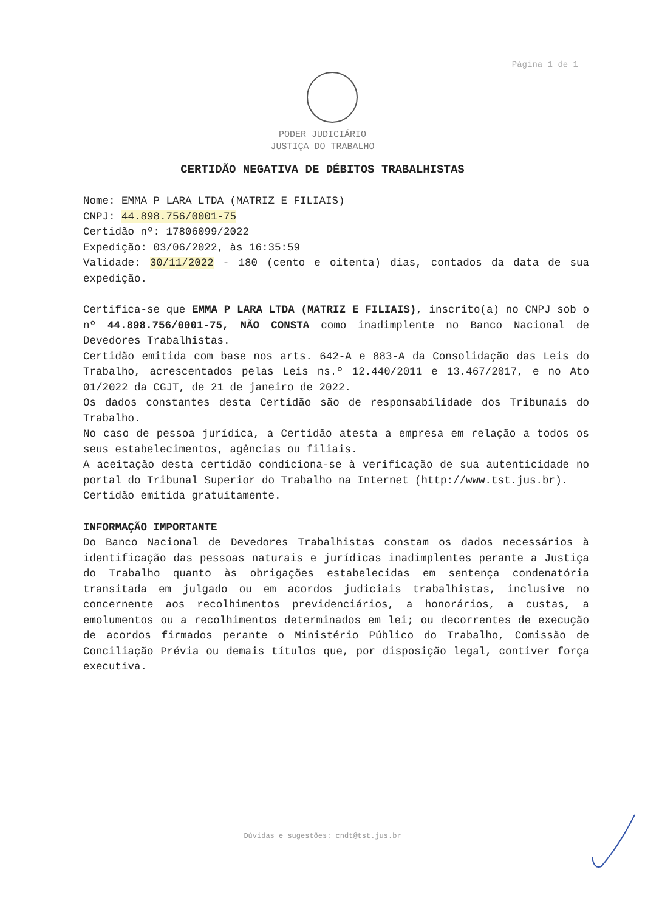Página 1 de 1
PODER JUDICIÁRIO
JUSTIÇA DO TRABALHO
CERTIDÃO NEGATIVA DE DÉBITOS TRABALHISTAS
Nome: EMMA P LARA LTDA (MATRIZ E FILIAIS)
CNPJ: 44.898.756/0001-75
Certidão nº: 17806099/2022
Expedição: 03/06/2022, às 16:35:59
Validade: 30/11/2022 - 180 (cento e oitenta) dias, contados da data de sua expedição.
Certifica-se que EMMA P LARA LTDA (MATRIZ E FILIAIS), inscrito(a) no CNPJ sob o nº 44.898.756/0001-75, NÃO CONSTA como inadimplente no Banco Nacional de Devedores Trabalhistas.
Certidão emitida com base nos arts. 642-A e 883-A da Consolidação das Leis do Trabalho, acrescentados pelas Leis ns.º 12.440/2011 e 13.467/2017, e no Ato 01/2022 da CGJT, de 21 de janeiro de 2022.
Os dados constantes desta Certidão são de responsabilidade dos Tribunais do Trabalho.
No caso de pessoa jurídica, a Certidão atesta a empresa em relação a todos os seus estabelecimentos, agências ou filiais.
A aceitação desta certidão condiciona-se à verificação de sua autenticidade no portal do Tribunal Superior do Trabalho na Internet (http://www.tst.jus.br).
Certidão emitida gratuitamente.
INFORMAÇÃO IMPORTANTE
Do Banco Nacional de Devedores Trabalhistas constam os dados necessários à identificação das pessoas naturais e jurídicas inadimplentes perante a Justiça do Trabalho quanto às obrigações estabelecidas em sentença condenatória transitada em julgado ou em acordos judiciais trabalhistas, inclusive no concernente aos recolhimentos previdenciários, a honorários, a custas, a emolumentos ou a recolhimentos determinados em lei; ou decorrentes de execução de acordos firmados perante o Ministério Público do Trabalho, Comissão de Conciliação Prévia ou demais títulos que, por disposição legal, contiver força executiva.
Dúvidas e sugestões: cndt@tst.jus.br